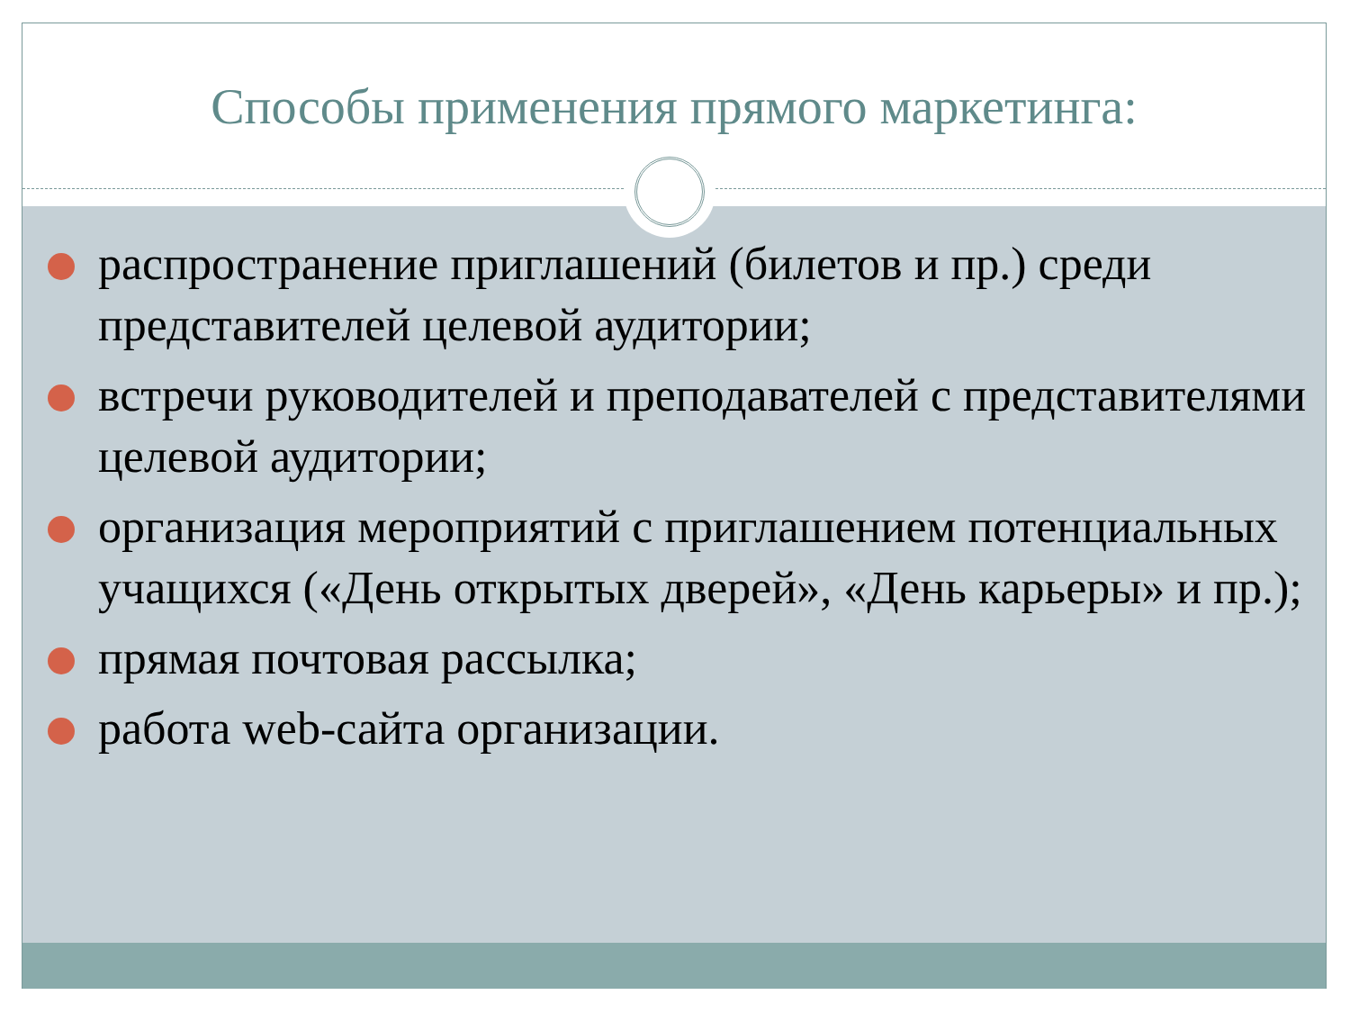Способы применения прямого маркетинга:
распространение приглашений (билетов и пр.) среди представителей целевой аудитории;
встречи руководителей и преподавателей с представителями целевой аудитории;
организация мероприятий с приглашением потенциальных учащихся («День открытых дверей», «День карьеры» и пр.);
прямая почтовая рассылка;
работа web-сайта организации.